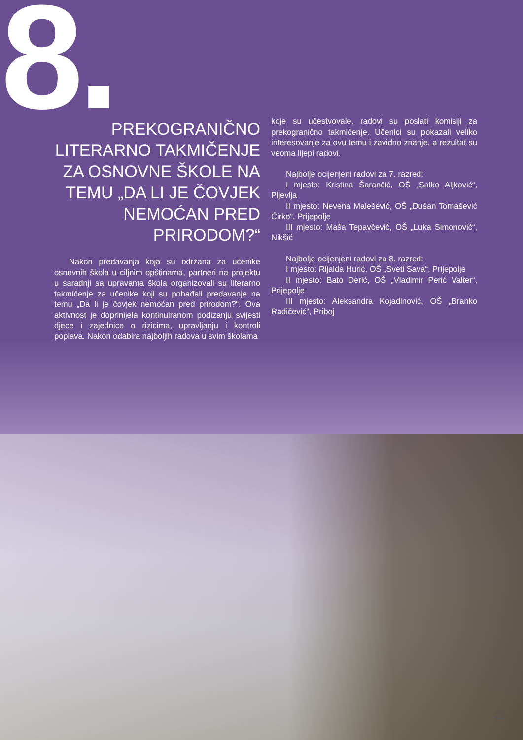8.
PREKOGRANIČNO LITERARNO TAKMIČENJE ZA OSNOVNE ŠKOLE NA TEMU „DA LI JE ČOVJEK NEMOĆAN PRED PRIRODOM?“
Nakon predavanja koja su održana za učenike osnovnih škola u ciljnim opštinama, partneri na projektu u saradnji sa upravama škola organizovali su literarno takmičenje za učenike koji su pohađali predavanje na temu „Da li je čovjek nemoćan pred prirodom?“. Ova aktivnost je doprinijela kontinuiranom podizanju svijesti djece i zajednice o rizicima, upravljanju i kontroli poplava. Nakon odabira najboljih radova u svim školama
koje su učestvovale, radovi su poslati komisiji za prekogranično takmičenje. Učenici su pokazali veliko interesovanje za ovu temu i zavidno znanje, a rezultat su veoma lijepi radovi.
Najbolje ocijenjeni radovi za 7. razred:
I mjesto: Kristina Šarančić, OŠ „Salko Aljković“, Pljevlja
II mjesto: Nevena Malešević, OŠ „Dušan Tomašević Ćirko“, Prijepolje
III mjesto: Maša Tepavčević, OŠ „Luka Simonović“, Nikšić
Najbolje ocijenjeni radovi za 8. razred:
I mjesto: Rijalda Hurić, OŠ „Sveti Sava“, Prijepolje
II mjesto: Bato Derić, OŠ „Vladimir Perić Valter“, Prijepolje
III mjesto: Aleksandra Kojadinović, OŠ „Branko Radičević“, Priboj
21